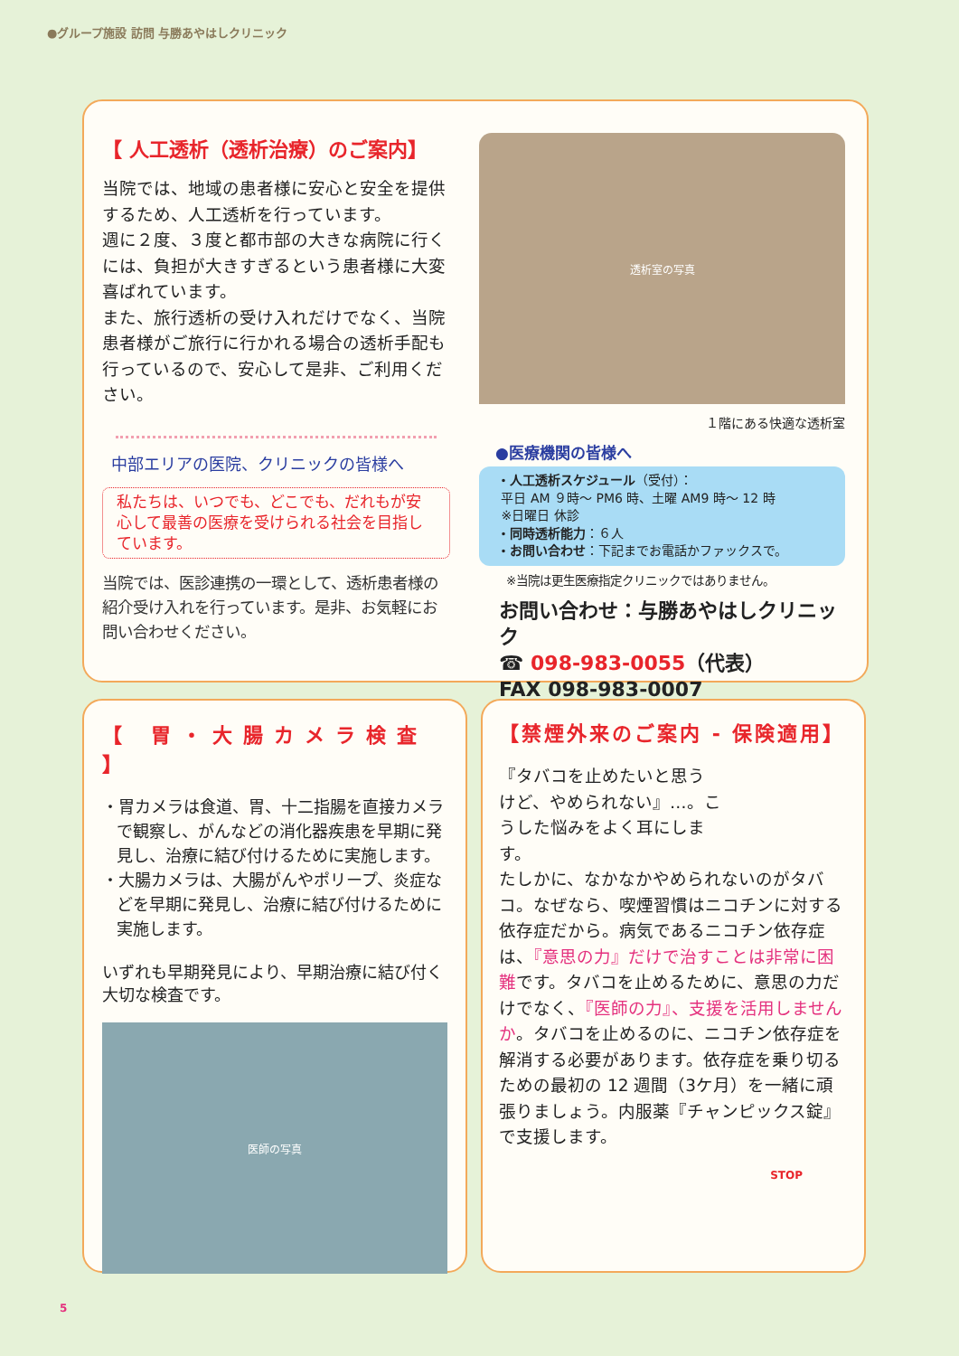●グループ施設 訪問 与勝あやはしクリニック
【 人工透析（透析治療）のご案内】
当院では、地域の患者様に安心と安全を提供するため、人工透析を行っています。
週に２度、３度と都市部の大きな病院に行くには、負担が大きすぎるという患者様に大変喜ばれています。
また、旅行透析の受け入れだけでなく、当院患者様がご旅行に行かれる場合の透析手配も行っているので、安心して是非、ご利用ください。
中部エリアの医院、クリニックの皆様へ
私たちは、いつでも、どこでも、だれもが安心して最善の医療を受けられる社会を目指しています。
当院では、医診連携の一環として、透析患者様の紹介受け入れを行っています。是非、お気軽にお問い合わせください。
透析室の写真
１階にある快適な透析室
●医療機関の皆様へ
・人工透析スケジュール（受付）：
平日 AM ９時〜 PM6 時、土曜 AM9 時〜 12 時
※日曜日 休診
・同時透析能力：６人
・お問い合わせ：下記までお電話かファックスで。
※当院は更生医療指定クリニックではありません。
お問い合わせ：与勝あやはしクリニック
☎ 098-983-0055（代表）
FAX 098-983-0007
【 胃・大腸カメラ検査 】
・胃カメラは食道、胃、十二指腸を直接カメラで観察し、がんなどの消化器疾患を早期に発見し、治療に結び付けるために実施します。
・大腸カメラは、大腸がんやポリープ、炎症などを早期に発見し、治療に結び付けるために実施します。
いずれも早期発見により、早期治療に結び付く大切な検査です。
医師の写真
【禁煙外来のご案内 - 保険適用】
『タバコを止めたいと思うけど、やめられない』…。こうした悩みをよく耳にします。
たしかに、なかなかやめられないのがタバコ。なぜなら、喫煙習慣はニコチンに対する依存症だから。病気であるニコチン依存症は、『意思の力』だけで治すことは非常に困難です。タバコを止めるために、意思の力だけでなく、『医師の力』、支援を活用しませんか。タバコを止めるのに、ニコチン依存症を解消する必要があります。依存症を乗り切るための最初の 12 週間（3ケ月）を一緒に頑張りましょう。内服薬『チャンピックス錠』で支援します。
STOP
5